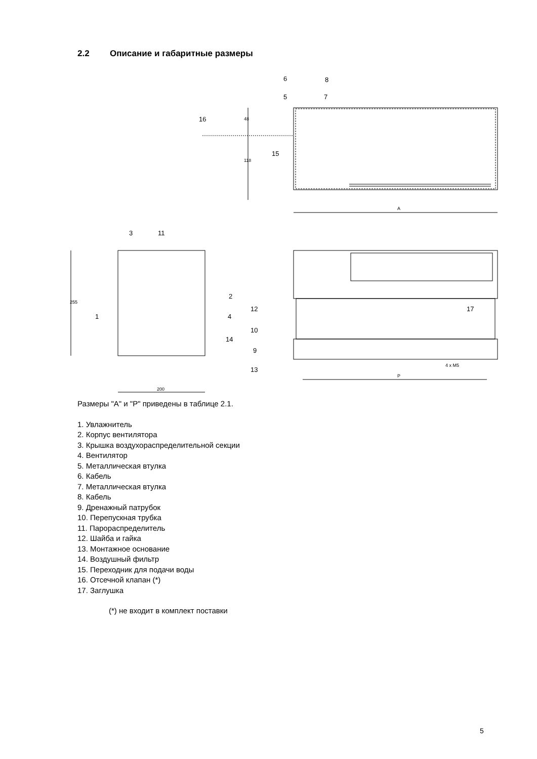2.2 Описание и габаритные размеры
A
48
118
255
200
P
4 x M5
6
8
5
7
16
15
3
11
2
1
4
14
12
10
9
13
17
Размеры "A" и "P" приведены в таблице 2.1.
1. Увлажнитель
2. Корпус вентилятора
3. Крышка воздухораспределительной секции
4. Вентилятор
5. Металлическая втулка
6. Кабель
7. Металлическая втулка
8. Кабель
9. Дренажный патрубок
10. Перепускная трубка
11. Парораспределитель
12. Шайба и гайка
13. Монтажное основание
14. Воздушный фильтр
15. Переходник для подачи воды
16. Отсечной клапан (*)
17. Заглушка
(*) не входит в комплект поставки
5